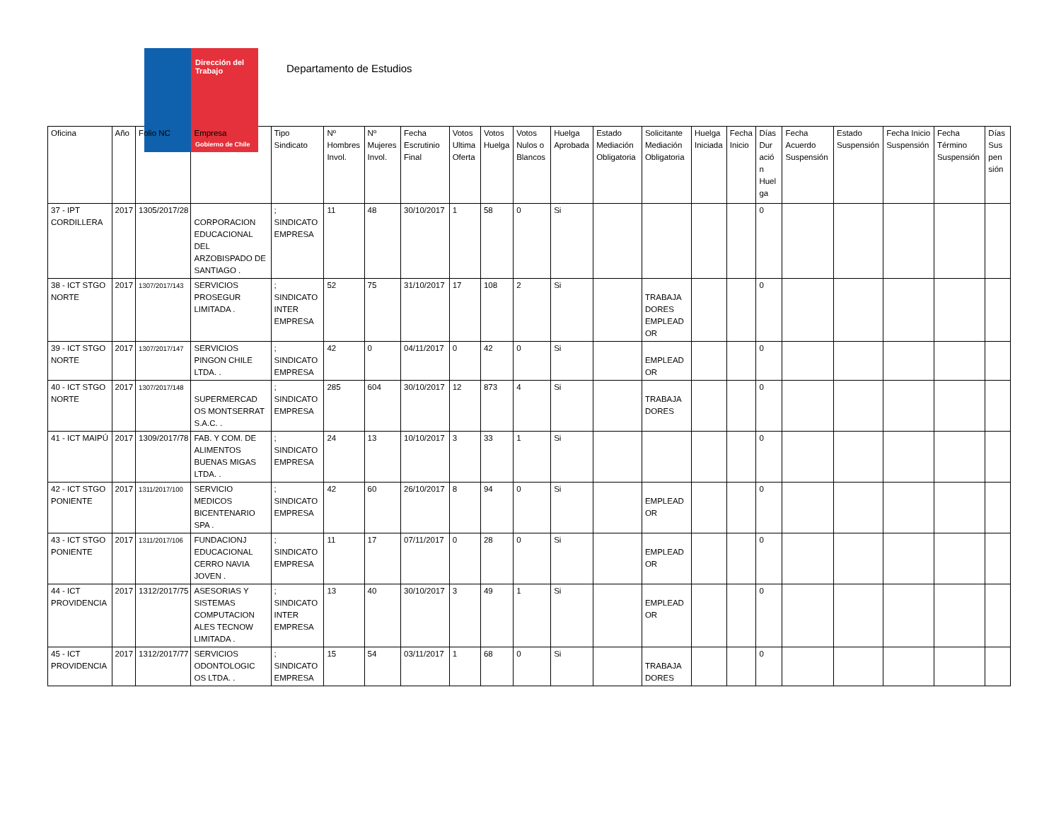Dirección del Trabajo
Gobierno de Chile
Departamento de Estudios
| Oficina | Año | Folio NC | Empresa | Tipo Sindicato | Nº Hombres Invol. | Nº Mujeres Invol. | Fecha Escrutinio Final | Votos Ultima Oferta | Votos Huelga | Votos Nulos o Blancos | Huelga Aprobada | Estado Mediación Obligatoria | Solicitante Mediación Obligatoria | Huelga Iniciada | Fecha Inicio | Días Dur ació n Huel ga | Fecha Acuerdo Suspensión | Estado Suspensión | Fecha Inicio Suspensión | Fecha Término Suspensión | Días Sus pen sión |
| --- | --- | --- | --- | --- | --- | --- | --- | --- | --- | --- | --- | --- | --- | --- | --- | --- | --- | --- | --- | --- | --- |
| 37 - IPT CORDILLERA | 2017 | 1305/2017/28 | CORPORACION EDUCACIONAL DEL ARZOBISPADO DE SANTIAGO . | ; SINDICATO EMPRESA | 11 | 48 | 30/10/2017 | 1 | 58 | 0 | Si | | | | | 0 | | | | | |
| 38 - ICT STGO NORTE | 2017 | 1307/2017/143 | SERVICIOS PROSEGUR LIMITADA . | ; SINDICATO INTER EMPRESA | 52 | 75 | 31/10/2017 | 17 | 108 | 2 | Si | | TRABAJA DORES EMPLEAD OR | | | 0 | | | | | |
| 39 - ICT STGO NORTE | 2017 | 1307/2017/147 | SERVICIOS PINGON CHILE LTDA. . | ; SINDICATO EMPRESA | 42 | 0 | 04/11/2017 | 0 | 42 | 0 | Si | | EMPLEAD OR | | | 0 | | | | | |
| 40 - ICT STGO NORTE | 2017 | 1307/2017/148 | SUPERMERCAD OS MONTSERRAT S.A.C. . | ; SINDICATO EMPRESA | 285 | 604 | 30/10/2017 | 12 | 873 | 4 | Si | | TRABAJA DORES | | | 0 | | | | | |
| 41 - ICT MAIPÚ | 2017 | 1309/2017/78 | FAB. Y COM. DE ALIMENTOS BUENAS MIGAS LTDA. . | ; SINDICATO EMPRESA | 24 | 13 | 10/10/2017 | 3 | 33 | 1 | Si | | | | | 0 | | | | | |
| 42 - ICT STGO PONIENTE | 2017 | 1311/2017/100 | SERVICIO MEDICOS BICENTENARIO SPA . | ; SINDICATO EMPRESA | 42 | 60 | 26/10/2017 | 8 | 94 | 0 | Si | | EMPLEAD OR | | | 0 | | | | | |
| 43 - ICT STGO PONIENTE | 2017 | 1311/2017/106 | FUNDACIONJ EDUCACIONAL CERRO NAVIA JOVEN . | ; SINDICATO EMPRESA | 11 | 17 | 07/11/2017 | 0 | 28 | 0 | Si | | EMPLEAD OR | | | 0 | | | | | |
| 44 - ICT PROVIDENCIA | 2017 | 1312/2017/75 | ASESORIAS Y SISTEMAS COMPUTACION ALES TECNOW LIMITADA . | ; SINDICATO INTER EMPRESA | 13 | 40 | 30/10/2017 | 3 | 49 | 1 | Si | | EMPLEAD OR | | | 0 | | | | | |
| 45 - ICT PROVIDENCIA | 2017 | 1312/2017/77 | SERVICIOS ODONTOLOGIC OS LTDA. . | ; SINDICATO EMPRESA | 15 | 54 | 03/11/2017 | 1 | 68 | 0 | Si | | TRABAJA DORES | | | 0 | | | | | |